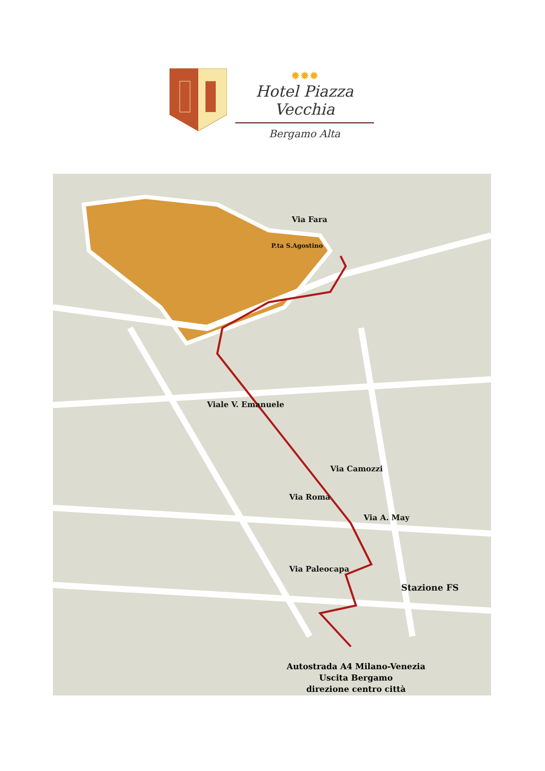✹✹✹
Hotel Piazza Vecchia
Bergamo Alta
Via Fara
P.ta S.Agostino
Viale V. Emanuele
Via Camozzi
Via Roma
Via A. May
Via Paleocapa
Stazione FS
Autostrada A4 Milano-Venezia
Uscita Bergamo
direzione centro città